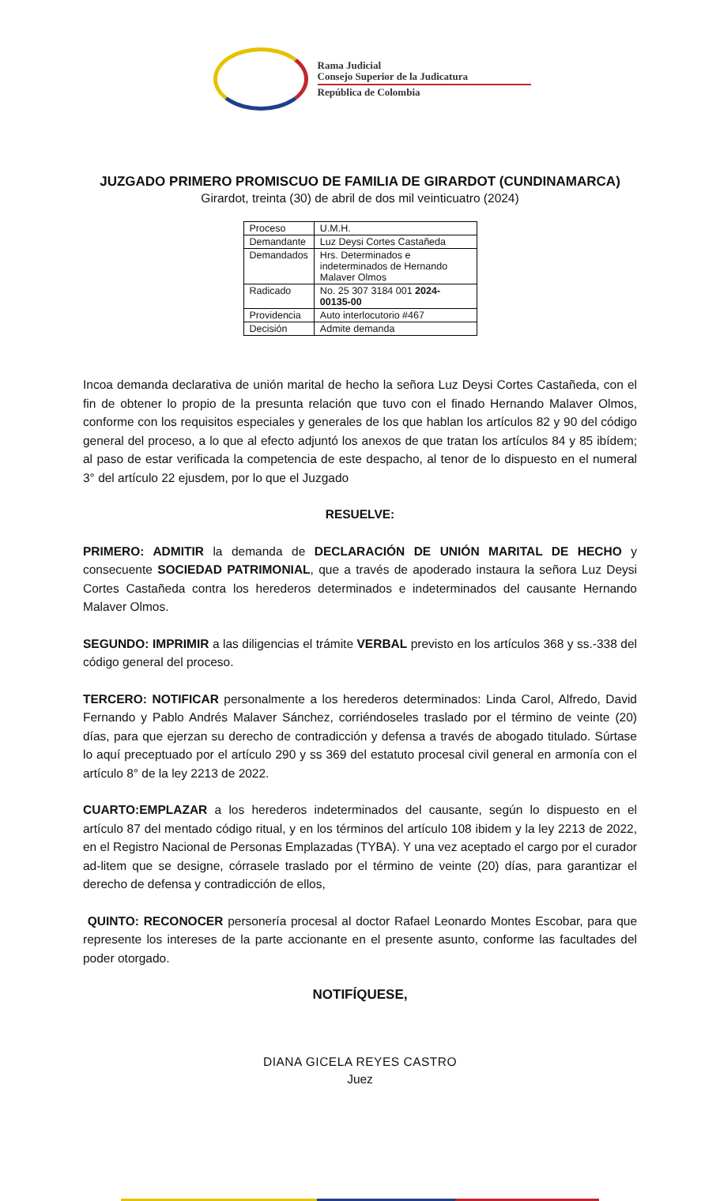Rama Judicial
Consejo Superior de la Judicatura
República de Colombia
JUZGADO PRIMERO PROMISCUO DE FAMILIA DE GIRARDOT (CUNDINAMARCA)
Girardot, treinta (30) de abril de dos mil veinticuatro (2024)
| Proceso | U.M.H. |
| Demandante | Luz Deysi Cortes Castañeda |
| Demandados | Hrs. Determinados e indeterminados de Hernando Malaver Olmos |
| Radicado | No. 25 307 3184 001 2024-00135-00 |
| Providencia | Auto interlocutorio #467 |
| Decisión | Admite demanda |
Incoa demanda declarativa de unión marital de hecho la señora Luz Deysi Cortes Castañeda, con el fin de obtener lo propio de la presunta relación que tuvo con el finado Hernando Malaver Olmos, conforme con los requisitos especiales y generales de los que hablan los artículos 82 y 90 del código general del proceso, a lo que al efecto adjuntó los anexos de que tratan los artículos 84 y 85 ibídem; al paso de estar verificada la competencia de este despacho, al tenor de lo dispuesto en el numeral 3° del artículo 22 ejusdem, por lo que el Juzgado
RESUELVE:
PRIMERO: ADMITIR la demanda de DECLARACIÓN DE UNIÓN MARITAL DE HECHO y consecuente SOCIEDAD PATRIMONIAL, que a través de apoderado instaura la señora Luz Deysi Cortes Castañeda contra los herederos determinados e indeterminados del causante Hernando Malaver Olmos.
SEGUNDO: IMPRIMIR a las diligencias el trámite VERBAL previsto en los artículos 368 y ss.-338 del código general del proceso.
TERCERO: NOTIFICAR personalmente a los herederos determinados: Linda Carol, Alfredo, David Fernando y Pablo Andrés Malaver Sánchez, corriéndoseles traslado por el término de veinte (20) días, para que ejerzan su derecho de contradicción y defensa a través de abogado titulado. Súrtase lo aquí preceptuado por el artículo 290 y ss 369 del estatuto procesal civil general en armonía con el artículo 8° de la ley 2213 de 2022.
CUARTO:EMPLAZAR a los herederos indeterminados del causante, según lo dispuesto en el artículo 87 del mentado código ritual, y en los términos del artículo 108 ibidem y la ley 2213 de 2022, en el Registro Nacional de Personas Emplazadas (TYBA). Y una vez aceptado el cargo por el curador ad-litem que se designe, córrasele traslado por el término de veinte (20) días, para garantizar el derecho de defensa y contradicción de ellos,
QUINTO: RECONOCER personería procesal al doctor Rafael Leonardo Montes Escobar, para que represente los intereses de la parte accionante en el presente asunto, conforme las facultades del poder otorgado.
NOTIFÍQUESE,
DIANA GICELA REYES CASTRO
Juez